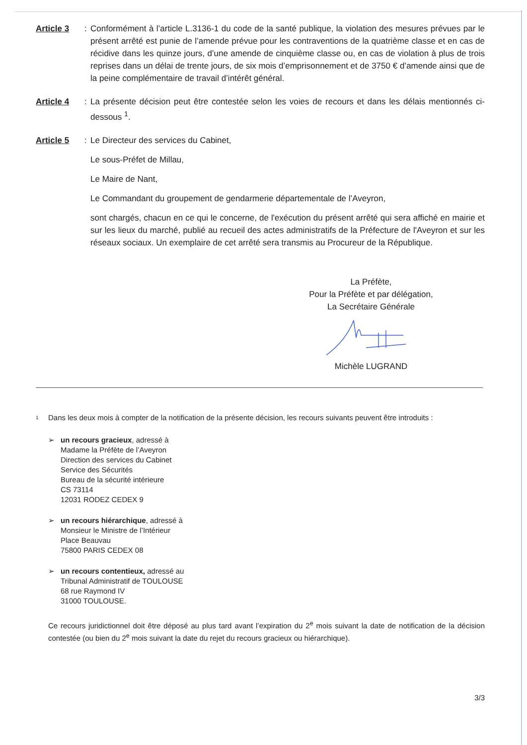Article 3 : Conformément à l’article L.3136-1 du code de la santé publique, la violation des mesures prévues par le présent arrêté est punie de l’amende prévue pour les contraventions de la quatrième classe et en cas de récidive dans les quinze jours, d’une amende de cinquième classe ou, en cas de violation à plus de trois reprises dans un délai de trente jours, de six mois d’emprisonnement et de 3750 € d’amende ainsi que de la peine complémentaire de travail d’intérêt général.
Article 4 : La présente décision peut être contestée selon les voies de recours et dans les délais mentionnés ci-dessous <sup>1</sup>.
Article 5 : Le Directeur des services du Cabinet,
Le sous-Préfet de Millau,
Le Maire de Nant,
Le Commandant du groupement de gendarmerie départementale de l’Aveyron,
sont chargés, chacun en ce qui le concerne, de l'exécution du présent arrêté qui sera affiché en mairie et sur les lieux du marché, publié au recueil des actes administratifs de la Préfecture de l'Aveyron et sur les réseaux sociaux. Un exemplaire de cet arrêté sera transmis au Procureur de la République.
La Préfète,
Pour la Préfète et par délégation,
La Secrétaire Générale
Michèle LUGRAND
1 Dans les deux mois à compter de la notification de la présente décision, les recours suivants peuvent être introduits :
➢ un recours gracieux, adressé à
Madame la Préfète de l’Aveyron
Direction des services du Cabinet
Service des Sécurités
Bureau de la sécurité intérieure
CS 73114
12031 RODEZ CEDEX 9
➢ un recours hiérarchique, adressé à
Monsieur le Ministre de l’Intérieur
Place Beauvau
75800 PARIS CEDEX 08
➢ un recours contentieux, adressé au
Tribunal Administratif de TOULOUSE
68 rue Raymond IV
31000 TOULOUSE.
Ce recours juridictionnel doit être déposé au plus tard avant l’expiration du 2<sup>e</sup> mois suivant la date de notification de la décision contestée (ou bien du 2<sup>e</sup> mois suivant la date du rejet du recours gracieux ou hiérarchique).
3/3